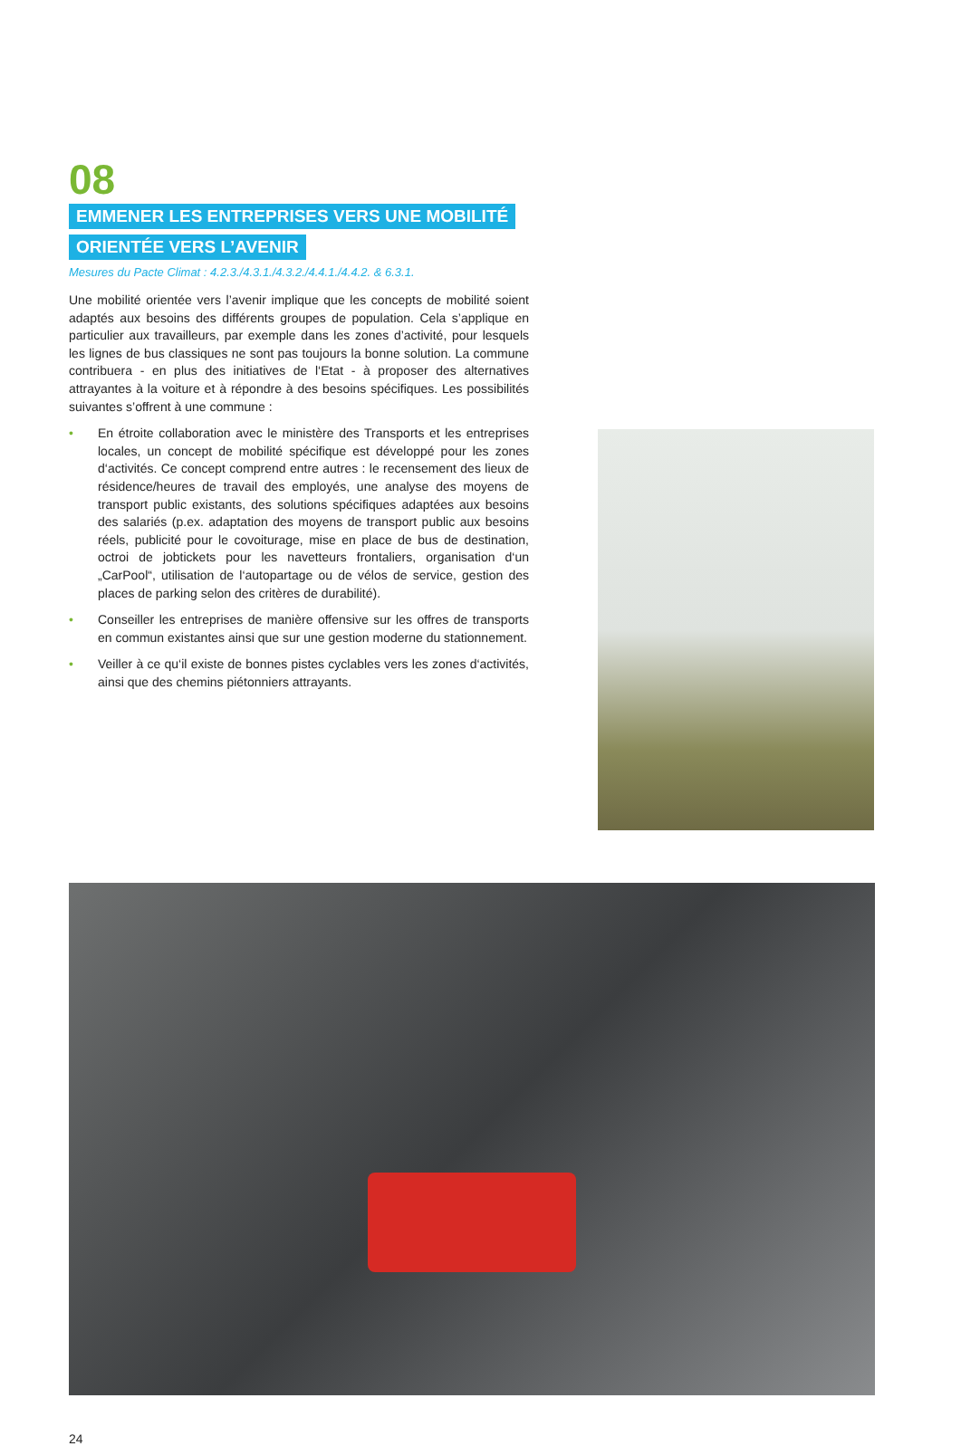08
EMMENER LES ENTREPRISES VERS UNE MOBILITÉ
ORIENTÉE VERS L’AVENIR
Mesures du Pacte Climat : 4.2.3./4.3.1./4.3.2./4.4.1./4.4.2. & 6.3.1.
Une mobilité orientée vers l’avenir implique que les concepts de mobilité soient adaptés aux besoins des différents groupes de population. Cela s’applique en particulier aux travailleurs, par exemple dans les zones d’activité, pour lesquels les lignes de bus classiques ne sont pas toujours la bonne solution. La commune contribuera - en plus des initiatives de l‘Etat - à proposer des alternatives attrayantes à la voiture et à répondre à des besoins spécifiques. Les possibilités suivantes s’offrent à une commune :
• En étroite collaboration avec le ministère des Transports et les entreprises locales, un concept de mobilité spécifique est développé pour les zones d‘activités. Ce concept comprend entre autres : le recensement des lieux de résidence/heures de travail des employés, une analyse des moyens de transport public existants, des solutions spécifiques adaptées aux besoins des salariés (p.ex. adaptation des moyens de transport public aux besoins réels, publicité pour le covoiturage, mise en place de bus de destination, octroi de jobtickets pour les navetteurs frontaliers, organisation d‘un „CarPool“, utilisation de l‘autopartage ou de vélos de service, gestion des places de parking selon des critères de durabilité).
• Conseiller les entreprises de manière offensive sur les offres de transports en commun existantes ainsi que sur une gestion moderne du stationnement.
• Veiller à ce qu‘il existe de bonnes pistes cyclables vers les zones d‘activités, ainsi que des chemins piétonniers attrayants.
24